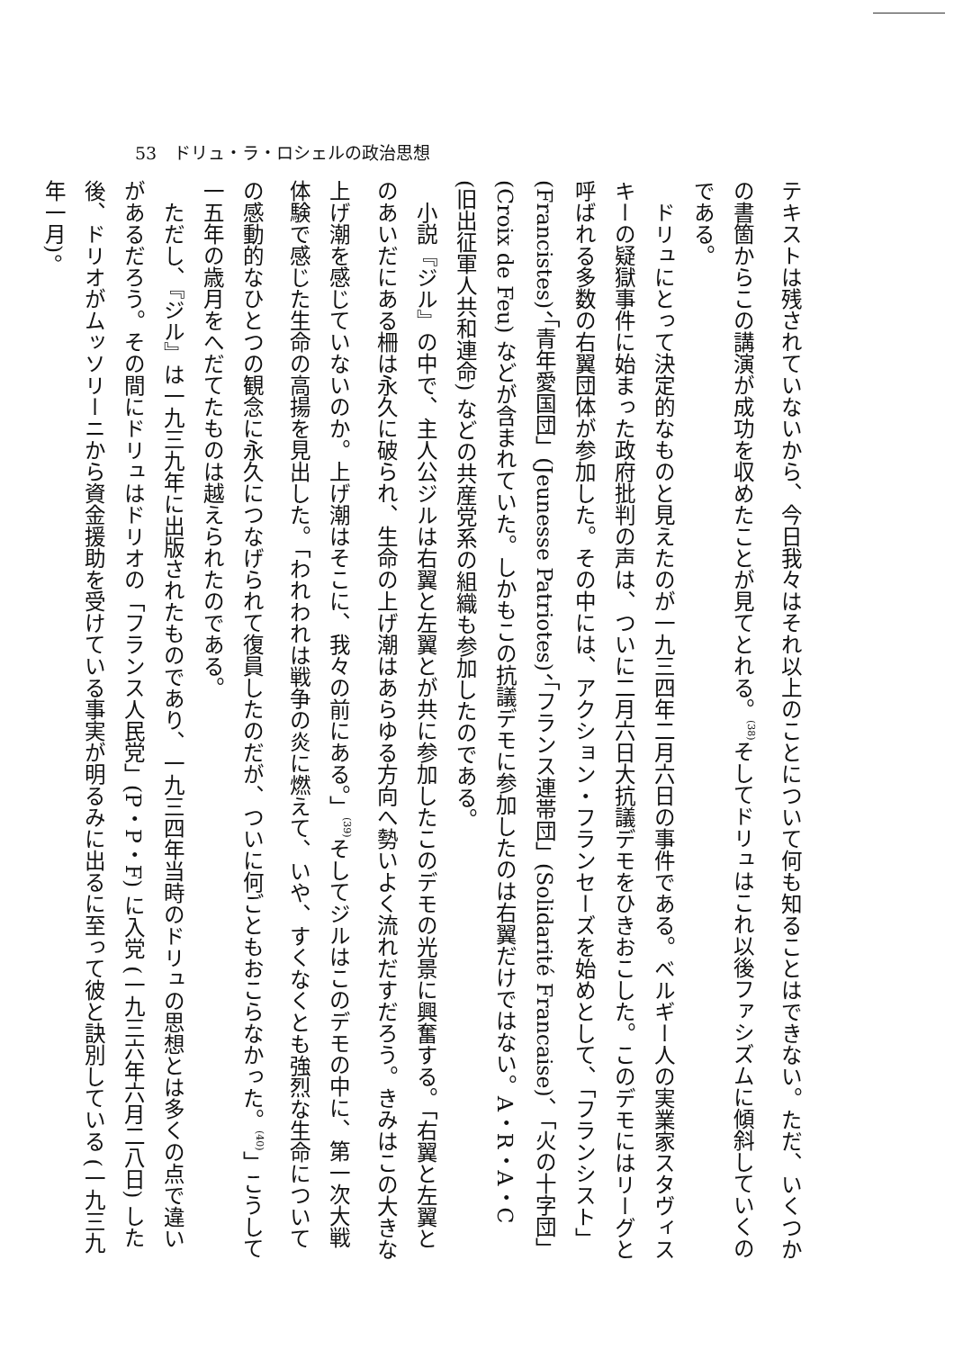53　ドリュ・ラ・ロシェルの政治思想
テキストは残されていないから、今日我々はそれ以上のことについて何も知ることはできない。ただ、いくつかの書箇からこの講演が成功を収めたことが見てとれる。<sup>(38)</sup>そしてドリュはこれ以後ファシズムに傾斜していくのである。
ドリュにとって決定的なものと見えたのが一九三四年二月六日の事件である。ベルギー人の実業家スタヴィスキーの疑獄事件に始まった政府批判の声は、ついに二月六日大抗議デモをひきおこした。このデモにはリーグと呼ばれる多数の右翼団体が参加した。その中には、アクション・フランセーズを始めとして、「フランシスト」(Francistes)、「青年愛国団」(Jeunesse Patriotes)、「フランス連帯団」(Solidarité Francaise)、「火の十字団」(Croix de Feu) などが含まれていた。しかもこの抗議デモに参加したのは右翼だけではない。A・R・A・C (旧出征軍人共和連命) などの共産党系の組織も参加したのである。
小説『ジル』の中で、主人公ジルは右翼と左翼とが共に参加したこのデモの光景に興奮する。「右翼と左翼とのあいだにある柵は永久に破られ、生命の上げ潮はあらゆる方向へ勢いよく流れだすだろう。きみはこの大きな上げ潮を感じていないのか。上げ潮はそこに、我々の前にある。」<sup>(39)</sup>そしてジルはこのデモの中に、第一次大戦体験で感じた生命の高揚を見出した。「われわれは戦争の炎に燃えて、いや、すくなくとも強烈な生命についての感動的なひとつの観念に永久につなげられて復員したのだが、ついに何ごともおこらなかった。<sup>(40)</sup>」こうして一五年の歳月をへだてたものは越えられたのである。
ただし、『ジル』は一九三九年に出版されたものであり、一九三四年当時のドリュの思想とは多くの点で違いがあるだろう。その間にドリュはドリオの「フランス人民党」(P・P・F) に入党 (一九三六年六月二八日) した後、ドリオがムッソリーニから資金援助を受けている事実が明るみに出るに至って彼と訣別している (一九三九年一月)。